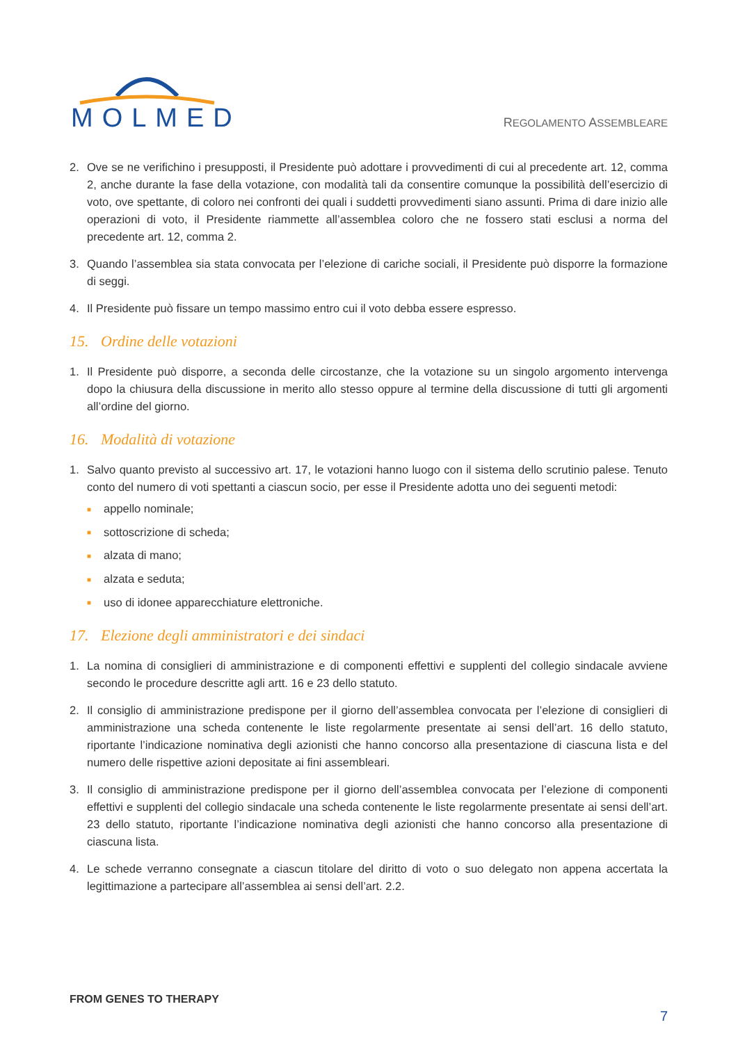MOLMED REGOLAMENTO ASSEMBLEARE
2. Ove se ne verifichino i presupposti, il Presidente può adottare i provvedimenti di cui al precedente art. 12, comma 2, anche durante la fase della votazione, con modalità tali da consentire comunque la possibilità dell’esercizio di voto, ove spettante, di coloro nei confronti dei quali i suddetti provvedimenti siano assunti. Prima di dare inizio alle operazioni di voto, il Presidente riammette all’assemblea coloro che ne fossero stati esclusi a norma del precedente art. 12, comma 2.
3. Quando l’assemblea sia stata convocata per l’elezione di cariche sociali, il Presidente può disporre la formazione di seggi.
4. Il Presidente può fissare un tempo massimo entro cui il voto debba essere espresso.
15. Ordine delle votazioni
1. Il Presidente può disporre, a seconda delle circostanze, che la votazione su un singolo argomento intervenga dopo la chiusura della discussione in merito allo stesso oppure al termine della discussione di tutti gli argomenti all’ordine del giorno.
16. Modalità di votazione
1. Salvo quanto previsto al successivo art. 17, le votazioni hanno luogo con il sistema dello scrutinio palese. Tenuto conto del numero di voti spettanti a ciascun socio, per esse il Presidente adotta uno dei seguenti metodi:
■ appello nominale;
■ sottoscrizione di scheda;
■ alzata di mano;
■ alzata e seduta;
■ uso di idonee apparecchiature elettroniche.
17. Elezione degli amministratori e dei sindaci
1. La nomina di consiglieri di amministrazione e di componenti effettivi e supplenti del collegio sindacale avviene secondo le procedure descritte agli artt. 16 e 23 dello statuto.
2. Il consiglio di amministrazione predispone per il giorno dell’assemblea convocata per l’elezione di consiglieri di amministrazione una scheda contenente le liste regolarmente presentate ai sensi dell’art. 16 dello statuto, riportante l’indicazione nominativa degli azionisti che hanno concorso alla presentazione di ciascuna lista e del numero delle rispettive azioni depositate ai fini assembleari.
3. Il consiglio di amministrazione predispone per il giorno dell’assemblea convocata per l’elezione di componenti effettivi e supplenti del collegio sindacale una scheda contenente le liste regolarmente presentate ai sensi dell’art. 23 dello statuto, riportante l’indicazione nominativa degli azionisti che hanno concorso alla presentazione di ciascuna lista.
4. Le schede verranno consegnate a ciascun titolare del diritto di voto o suo delegato non appena accertata la legittimazione a partecipare all’assemblea ai sensi dell’art. 2.2.
FROM GENES TO THERAPY
7